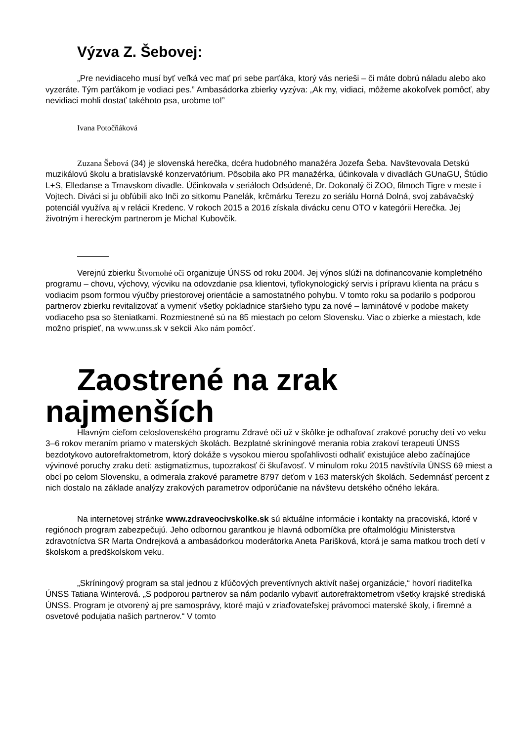Výzva Z. Šebovej:
„Pre nevidiaceho musí byť veľká vec mať pri sebe parťáka, ktorý vás nerieši – či máte dobrú náladu alebo ako vyzeráte. Tým parťákom je vodiaci pes.” Ambasádorka zbierky vyzýva: „Ak my, vidiaci, môžeme akokoľvek pomôcť, aby nevidiaci mohli dostať takéhoto psa, urobme to!”
Ivana Potočňáková
Zuzana Šebová (34) je slovenská herečka, dcéra hudobného manažéra Jozefa Šeba. Navštevovala Detskú muzikálovú školu a bratislavské konzervatórium. Pôsobila ako PR manažérka, účinkovala v divadlách GUnaGU, Štúdio L+S, Elledanse a Trnavskom divadle. Účinkovala v seriáloch Odsúdené, Dr. Dokonalý či ZOO, filmoch Tigre v meste i Vojtech. Diváci si ju obľúbili ako Inči zo sitkomu Panelák, krčmárku Terezu zo seriálu Horná Dolná, svoj zabávačský potenciál využíva aj v relácii Kredenc. V rokoch 2015 a 2016 získala divácku cenu OTO v kategórii Herečka. Jej životným i hereckým partnerom je Michal Kubovčík.
Verejnú zbierku Štvornohé oči organizuje ÚNSS od roku 2004. Jej výnos slúži na dofinancovanie kompletného programu – chovu, výchovy, výcviku na odovzdanie psa klientovi, tyflokynologický servis i prípravu klienta na prácu s vodiacim psom formou výučby priestorovej orientácie a samostatného pohybu. V tomto roku sa podarilo s podporou partnerov zbierku revitalizovať a vymeniť všetky pokladnice staršieho typu za nové – laminátové v podobe makety vodiaceho psa so šteniatkami. Rozmiestnené sú na 85 miestach po celom Slovensku. Viac o zbierke a miestach, kde možno prispieť, na www.unss.sk v sekcii Ako nám pomôcť.
Zaostrené na zrak najmenších
Hlavným cieľom celoslovenského programu Zdravé oči už v škôlke je odhaľovať zrakové poruchy detí vo veku 3–6 rokov meraním priamo v materských školách. Bezplatné skríningové merania robia zrakoví terapeuti ÚNSS bezdotykovo autorefraktometrom, ktorý dokáže s vysokou mierou spoľahlivosti odhaliť existujúce alebo začínajúce vývinové poruchy zraku detí: astigmatizmus, tupozrakosť či škuľavosť. V minulom roku 2015 navštívila ÚNSS 69 miest a obcí po celom Slovensku, a odmerala zrakové parametre 8797 deťom v 163 materských školách. Sedemnásť percent z nich dostalo na základe analýzy zrakových parametrov odporúčanie na návštevu detského očného lekára.
Na internetovej stránke www.zdraveocivskolke.sk sú aktuálne informácie i kontakty na pracoviská, ktoré v regiónoch program zabezpečujú. Jeho odbornou garantkou je hlavná odborníčka pre oftalmológiu Ministerstva zdravotníctva SR Marta Ondrejková a ambasádorkou moderátorka Aneta Parišková, ktorá je sama matkou troch detí v školskom a predškolskom veku.
„Skríningový program sa stal jednou z kľúčových preventívnych aktivít našej organizácie,“ hovorí riaditeľka ÚNSS Tatiana Winterová. „S podporou partnerov sa nám podarilo vybaviť autorefraktometrom všetky krajské strediská ÚNSS. Program je otvorený aj pre samosprávy, ktoré majú v zriaďovateľskej právomoci materské školy, i firemné a osvetové podujatia našich partnerov.“ V tomto